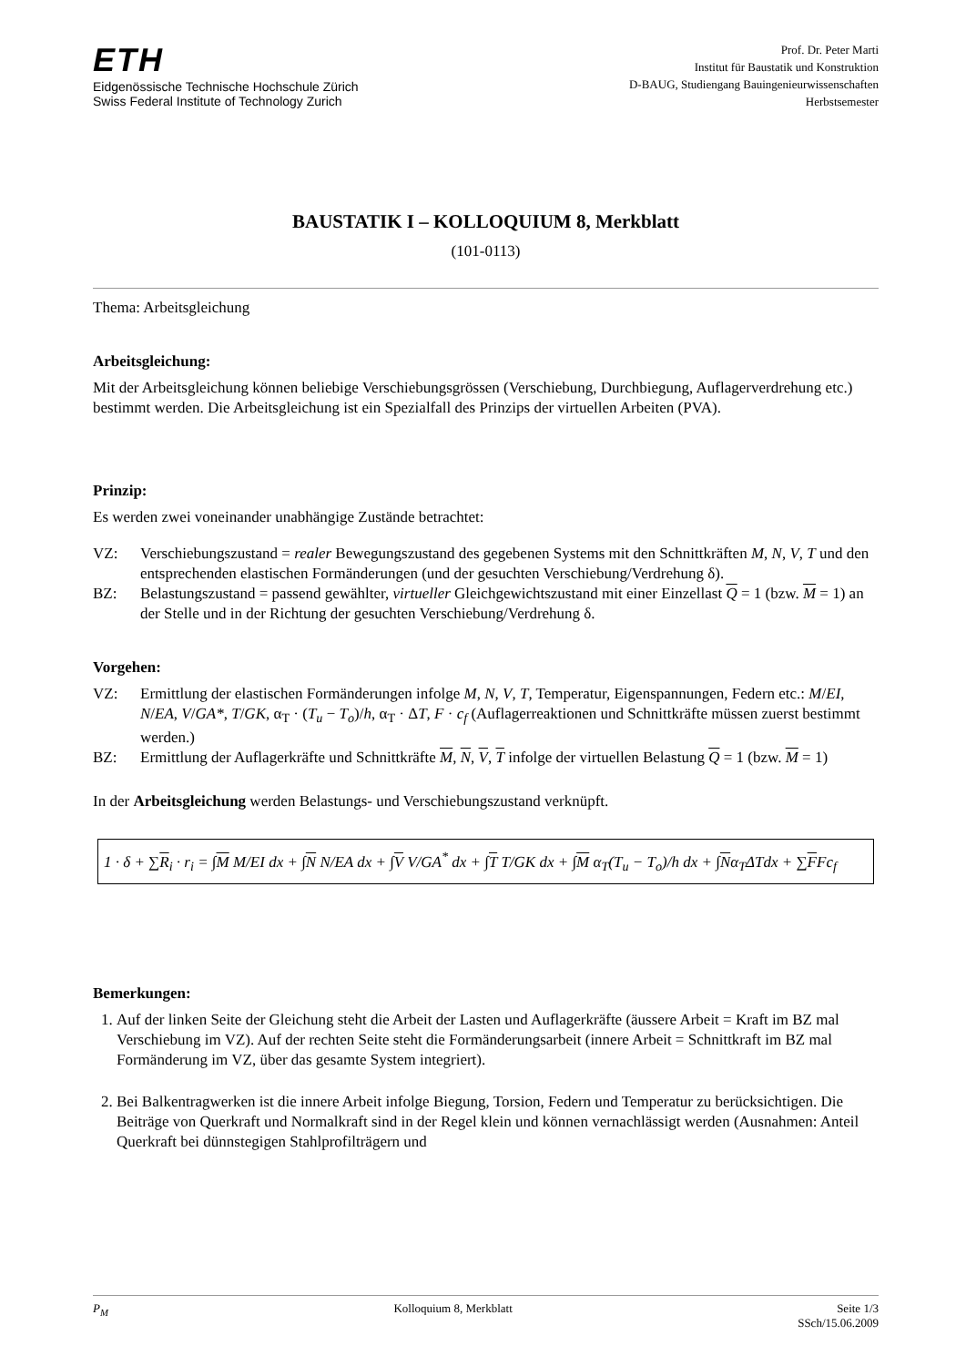ETH
Eidgenössische Technische Hochschule Zürich
Swiss Federal Institute of Technology Zurich
Prof. Dr. Peter Marti
Institut für Baustatik und Konstruktion
D-BAUG, Studiengang Bauingenieurwissenschaften
Herbstsemester
BAUSTATIK I – KOLLOQUIUM 8, Merkblatt
(101-0113)
Thema: Arbeitsgleichung
Arbeitsgleichung:
Mit der Arbeitsgleichung können beliebige Verschiebungsgrössen (Verschiebung, Durchbiegung, Auflagerverdrehung etc.) bestimmt werden. Die Arbeitsgleichung ist ein Spezialfall des Prinzips der virtuellen Arbeiten (PVA).
Prinzip:
Es werden zwei voneinander unabhängige Zustände betrachtet:
VZ: Verschiebungszustand = realer Bewegungszustand des gegebenen Systems mit den Schnittkräften M, N, V, T und den entsprechenden elastischen Formänderungen (und der gesuchten Verschiebung/Verdrehung δ).
BZ: Belastungszustand = passend gewählter, virtueller Gleichgewichtszustand mit einer Einzellast Q = 1 (bzw. M = 1) an der Stelle und in der Richtung der gesuchten Verschiebung/Verdrehung δ.
Vorgehen:
VZ: Ermittlung der elastischen Formänderungen infolge M, N, V, T, Temperatur, Eigenspannungen, Federn etc.: M/EI, N/EA, V/GA*, T/GK, α<sub>T</sub> · (T<sub>u</sub> − T<sub>o</sub>)/h, α<sub>T</sub> · ΔT, F · c<sub>f</sub> (Auflagerreaktionen und Schnittkräfte müssen zuerst bestimmt werden.)
BZ: Ermittlung der Auflagerkräfte und Schnittkräfte M, N, V, T infolge der virtuellen Belastung Q = 1 (bzw. M = 1)
In der Arbeitsgleichung werden Belastungs- und Verschiebungszustand verknüpft.
1 · δ + ∑R<sub>i</sub> · r<sub>i</sub> = ∫M M/EI dx + ∫N N/EA dx + ∫V V/GA<sup>*</sup> dx + ∫T T/GK dx + ∫M α<sub>T</sub>(T<sub>u</sub> − T<sub>o</sub>)/h dx + ∫Nα<sub>T</sub>ΔTdx + ∑FFc<sub>f</sub>
Bemerkungen:
1. Auf der linken Seite der Gleichung steht die Arbeit der Lasten und Auflagerkräfte (äussere Arbeit = Kraft im BZ mal Verschiebung im VZ). Auf der rechten Seite steht die Formänderungsarbeit (innere Arbeit = Schnittkraft im BZ mal Formänderung im VZ, über das gesamte System integriert).
2. Bei Balkentragwerken ist die innere Arbeit infolge Biegung, Torsion, Federn und Temperatur zu berücksichtigen. Die Beiträge von Querkraft und Normalkraft sind in der Regel klein und können vernachlässigt werden (Ausnahmen: Anteil Querkraft bei dünnstegigen Stahlprofilträgern und
P<sub>M</sub> Kolloquium 8, Merkblatt Seite 1/3
SSch/15.06.2009